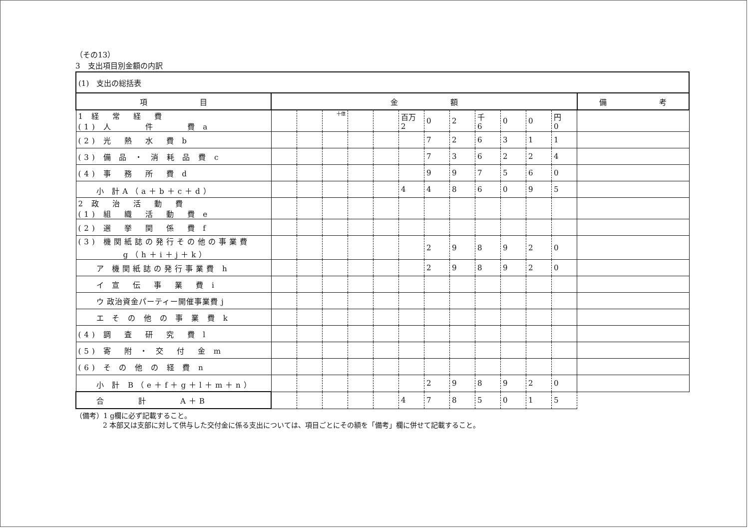（その13）
3　支出項目別金額の内訳
| (1) 支出の総括表 | | | | | | | | | | | | | |
| 項 目 | 金 額 | | | | | | | | | | | | 備 考 |
| 1 経 常 経 費 (1) 人 件 費 a | | | 十億 | | | 百万 2 | 0 | 2 | 千 6 | 0 | 0 | 円 0 | |
| (2) 光 熱 水 費 b | | | | | | | 7 | 2 | 6 | 3 | 1 | 1 | |
| (3) 備 品 ・ 消 耗 品 費 c | | | | | | | 7 | 3 | 6 | 2 | 2 | 4 | |
| (4) 事 務 所 費 d | | | | | | | 9 | 9 | 7 | 5 | 6 | 0 | |
| 小 計A（a＋b＋c＋d） | | | | | | 4 | 4 | 8 | 6 | 0 | 9 | 5 | |
| 2 政 治 活 動 費 (1) 組 織 活 動 費 e | | | | | | | | | | | | | |
| (2) 選 挙 関 係 費 f | | | | | | | | | | | | | |
| (3) 機関紙誌の発行その他の事業費 g（h＋i＋j＋k） | | | | | | | 2 | 9 | 8 | 9 | 2 | 0 | |
| ア 機関紙誌の発行事業費 h | | | | | | | 2 | 9 | 8 | 9 | 2 | 0 | |
| イ 宣 伝 事 業 費 i | | | | | | | | | | | | | |
| ウ 政治資金パーティー開催事業費 j | | | | | | | | | | | | | |
| エ そ の 他 の 事 業 費 k | | | | | | | | | | | | | |
| (4) 調 査 研 究 費 l | | | | | | | | | | | | | |
| (5) 寄 附 ・ 交 付 金 m | | | | | | | | | | | | | |
| (6) そ の 他 の 経 費 n | | | | | | | | | | | | | |
| 小 計 B（e＋f＋g＋l＋m＋n） | | | | | | | 2 | 9 | 8 | 9 | 2 | 0 | |
| 合 計 A＋B | | | | | | 4 | 7 | 8 | 5 | 0 | 1 | 5 | |
（備考）1 g欄に必ず記載すること。
2 本部又は支部に対して供与した交付金に係る支出については、項目ごとにその額を「備考」欄に併せて記載すること。